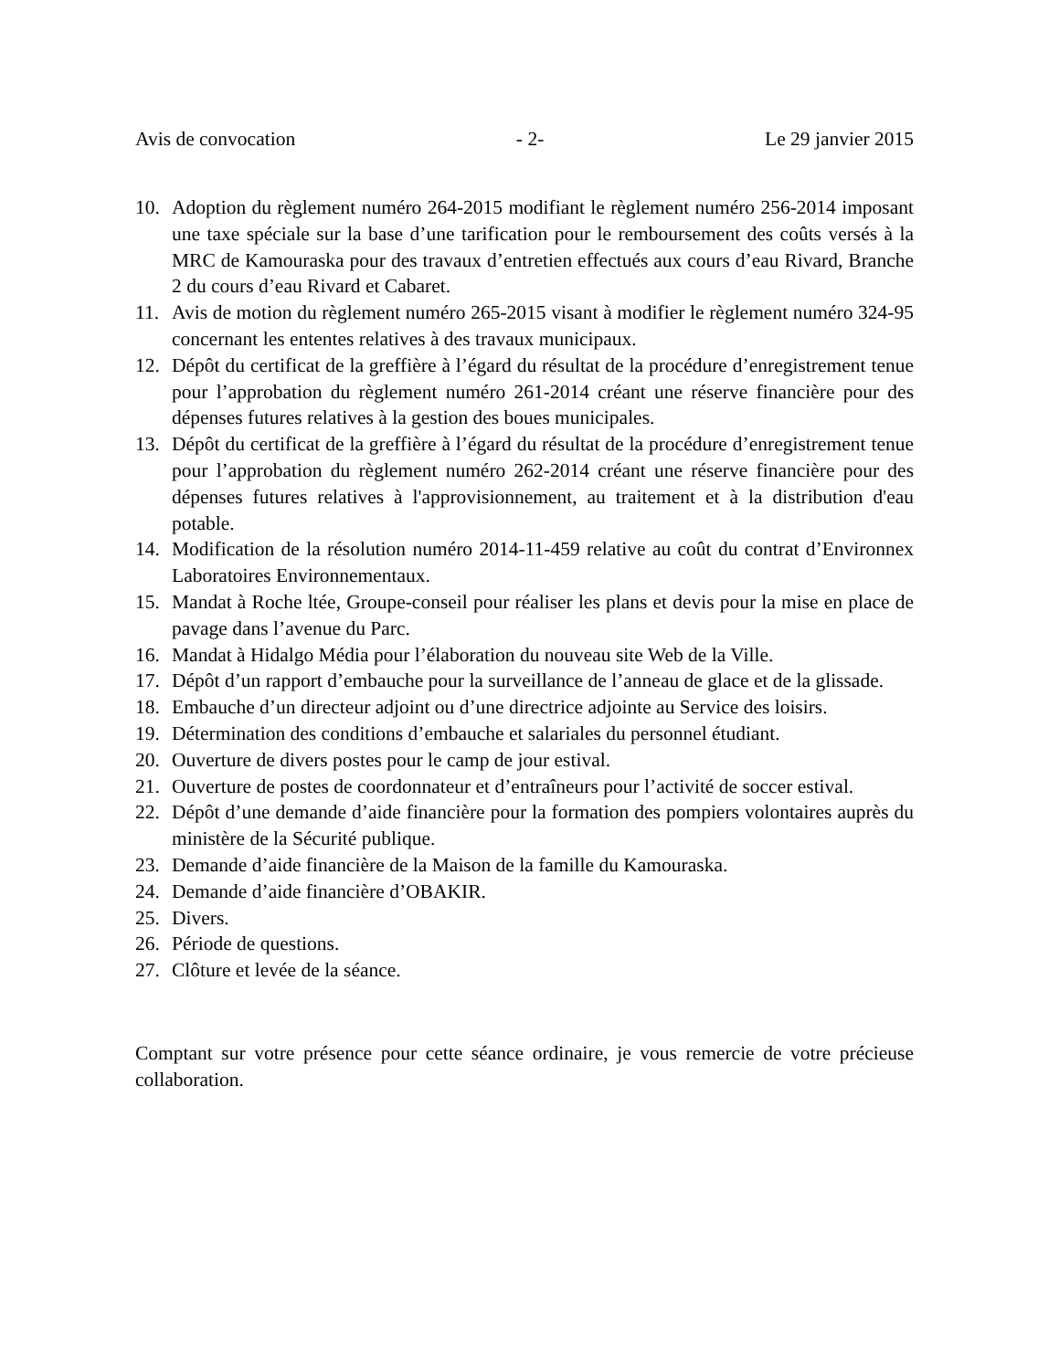Avis de convocation - 2- Le 29 janvier 2015
10. Adoption du règlement numéro 264-2015 modifiant le règlement numéro 256-2014 imposant une taxe spéciale sur la base d’une tarification pour le remboursement des coûts versés à la MRC de Kamouraska pour des travaux d’entretien effectués aux cours d’eau Rivard, Branche 2 du cours d’eau Rivard et Cabaret.
11. Avis de motion du règlement numéro 265-2015 visant à modifier le règlement numéro 324-95 concernant les ententes relatives à des travaux municipaux.
12. Dépôt du certificat de la greffière à l’égard du résultat de la procédure d’enregistrement tenue pour l’approbation du règlement numéro 261-2014 créant une réserve financière pour des dépenses futures relatives à la gestion des boues municipales.
13. Dépôt du certificat de la greffière à l’égard du résultat de la procédure d’enregistrement tenue pour l’approbation du règlement numéro 262-2014 créant une réserve financière pour des dépenses futures relatives à l'approvisionnement, au traitement et à la distribution d'eau potable.
14. Modification de la résolution numéro 2014-11-459 relative au coût du contrat d’Environnex Laboratoires Environnementaux.
15. Mandat à Roche ltée, Groupe-conseil pour réaliser les plans et devis pour la mise en place de pavage dans l’avenue du Parc.
16. Mandat à Hidalgo Média pour l’élaboration du nouveau site Web de la Ville.
17. Dépôt d’un rapport d’embauche pour la surveillance de l’anneau de glace et de la glissade.
18. Embauche d’un directeur adjoint ou d’une directrice adjointe au Service des loisirs.
19. Détermination des conditions d’embauche et salariales du personnel étudiant.
20. Ouverture de divers postes pour le camp de jour estival.
21. Ouverture de postes de coordonnateur et d’entraîneurs pour l’activité de soccer estival.
22. Dépôt d’une demande d’aide financière pour la formation des pompiers volontaires auprès du ministère de la Sécurité publique.
23. Demande d’aide financière de la Maison de la famille du Kamouraska.
24. Demande d’aide financière d’OBAKIR.
25. Divers.
26. Période de questions.
27. Clôture et levée de la séance.
Comptant sur votre présence pour cette séance ordinaire, je vous remercie de votre précieuse collaboration.